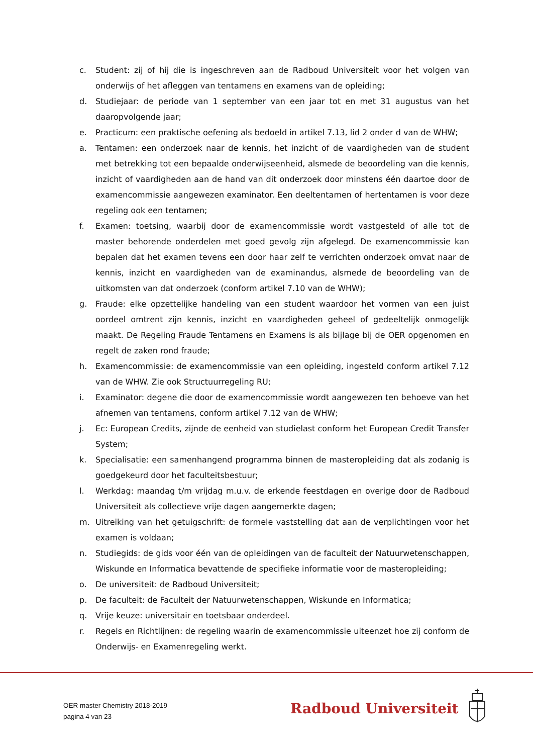c. Student: zij of hij die is ingeschreven aan de Radboud Universiteit voor het volgen van onderwijs of het afleggen van tentamens en examens van de opleiding;
d. Studiejaar: de periode van 1 september van een jaar tot en met 31 augustus van het daaropvolgende jaar;
e. Practicum: een praktische oefening als bedoeld in artikel 7.13, lid 2 onder d van de WHW;
a. Tentamen: een onderzoek naar de kennis, het inzicht of de vaardigheden van de student met betrekking tot een bepaalde onderwijseenheid, alsmede de beoordeling van die kennis, inzicht of vaardigheden aan de hand van dit onderzoek door minstens één daartoe door de examencommissie aangewezen examinator. Een deeltentamen of hertentamen is voor deze regeling ook een tentamen;
f. Examen: toetsing, waarbij door de examencommissie wordt vastgesteld of alle tot de master behorende onderdelen met goed gevolg zijn afgelegd. De examencommissie kan bepalen dat het examen tevens een door haar zelf te verrichten onderzoek omvat naar de kennis, inzicht en vaardigheden van de examinandus, alsmede de beoordeling van de uitkomsten van dat onderzoek (conform artikel 7.10 van de WHW);
g. Fraude: elke opzettelijke handeling van een student waardoor het vormen van een juist oordeel omtrent zijn kennis, inzicht en vaardigheden geheel of gedeeltelijk onmogelijk maakt. De Regeling Fraude Tentamens en Examens is als bijlage bij de OER opgenomen en regelt de zaken rond fraude;
h. Examencommissie: de examencommissie van een opleiding, ingesteld conform artikel 7.12 van de WHW. Zie ook Structuurregeling RU;
i. Examinator: degene die door de examencommissie wordt aangewezen ten behoeve van het afnemen van tentamens, conform artikel 7.12 van de WHW;
j. Ec: European Credits, zijnde de eenheid van studielast conform het European Credit Transfer System;
k. Specialisatie: een samenhangend programma binnen de masteropleiding dat als zodanig is goedgekeurd door het faculteitsbestuur;
l. Werkdag: maandag t/m vrijdag m.u.v. de erkende feestdagen en overige door de Radboud Universiteit als collectieve vrije dagen aangemerkte dagen;
m. Uitreiking van het getuigschrift: de formele vaststelling dat aan de verplichtingen voor het examen is voldaan;
n. Studiegids: de gids voor één van de opleidingen van de faculteit der Natuurwetenschappen, Wiskunde en Informatica bevattende de specifieke informatie voor de masteropleiding;
o. De universiteit: de Radboud Universiteit;
p. De faculteit: de Faculteit der Natuurwetenschappen, Wiskunde en Informatica;
q. Vrije keuze: universitair en toetsbaar onderdeel.
r. Regels en Richtlijnen: de regeling waarin de examencommissie uiteenzet hoe zij conform de Onderwijs- en Examenregeling werkt.
OER master Chemistry 2018-2019
pagina 4 van 23
Radboud Universiteit